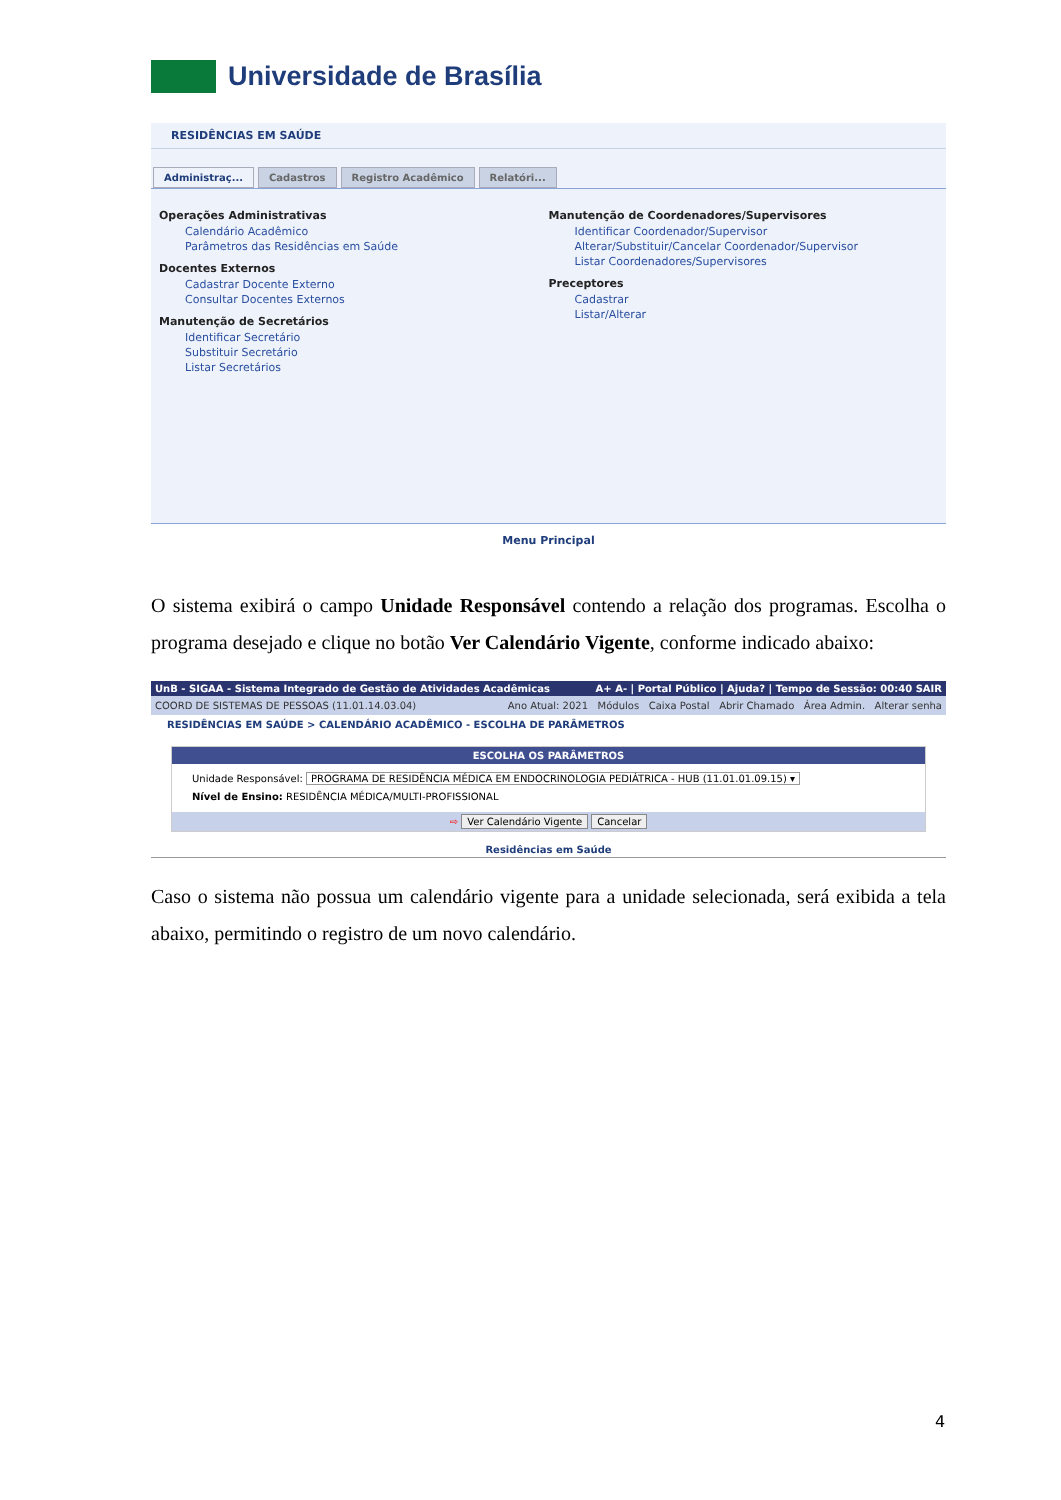Universidade de Brasília
RESIDÊNCIAS EM SAÚDE
Administraç... Cadastros Registro Acadêmico Relatóri...
Operações Administrativas
Calendário Acadêmico
Parâmetros das Residências em Saúde
Docentes Externos
Cadastrar Docente Externo
Consultar Docentes Externos
Manutenção de Secretários
Identificar Secretário
Substituir Secretário
Listar Secretários
Manutenção de Coordenadores/Supervisores
Identificar Coordenador/Supervisor
Alterar/Substituir/Cancelar Coordenador/Supervisor
Listar Coordenadores/Supervisores
Preceptores
Cadastrar
Listar/Alterar
Menu Principal
O sistema exibirá o campo Unidade Responsável contendo a relação dos programas. Escolha o programa desejado e clique no botão Ver Calendário Vigente, conforme indicado abaixo:
UnB - SIGAA - Sistema Integrado de Gestão de Atividades Acadêmicas A+ A- | Portal Público | Ajuda? | Tempo de Sessão: 00:40 SAIR
COORD DE SISTEMAS DE PESSOAS (11.01.14.03.04) Ano Atual: 2021 Módulos Caixa Postal Abrir Chamado Área Admin. Alterar senha
RESIDÊNCIAS EM SAÚDE > CALENDÁRIO ACADÊMICO - ESCOLHA DE PARÂMETROS
ESCOLHA OS PARÂMETROS
Unidade Responsável: PROGRAMA DE RESIDÊNCIA MÉDICA EM ENDOCRINOLOGIA PEDIÁTRICA - HUB (11.01.01.09.15) ▾
Nível de Ensino: RESIDÊNCIA MÉDICA/MULTI-PROFISSIONAL
⇨ Ver Calendário Vigente Cancelar
Residências em Saúde
Caso o sistema não possua um calendário vigente para a unidade selecionada, será exibida a tela abaixo, permitindo o registro de um novo calendário.
4